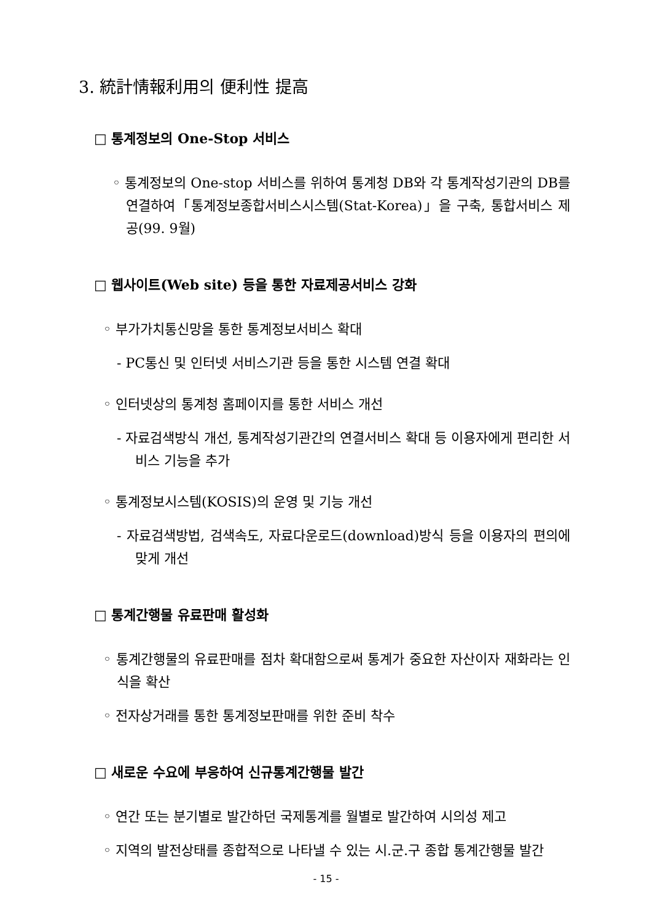3. 統計情報利用의 便利性 提高
□ 통계정보의 One-Stop 서비스
◦ 통계정보의 One-stop 서비스를 위하여 통계청 DB와 각 통계작성기관의 DB를 연결하여「통계정보종합서비스시스템(Stat-Korea)」을 구축, 통합서비스 제공(99. 9월)
□ 웹사이트(Web site) 등을 통한 자료제공서비스 강화
◦ 부가가치통신망을 통한 통계정보서비스 확대
- PC통신 및 인터넷 서비스기관 등을 통한 시스템 연결 확대
◦ 인터넷상의 통계청 홈페이지를 통한 서비스 개선
- 자료검색방식 개선, 통계작성기관간의 연결서비스 확대 등 이용자에게 편리한 서비스 기능을 추가
◦ 통계정보시스템(KOSIS)의 운영 및 기능 개선
- 자료검색방법, 검색속도, 자료다운로드(download)방식 등을 이용자의 편의에 맞게 개선
□ 통계간행물 유료판매 활성화
◦ 통계간행물의 유료판매를 점차 확대함으로써 통계가 중요한 자산이자 재화라는 인식을 확산
◦ 전자상거래를 통한 통계정보판매를 위한 준비 착수
□ 새로운 수요에 부응하여 신규통계간행물 발간
◦ 연간 또는 분기별로 발간하던 국제통계를 월별로 발간하여 시의성 제고
◦ 지역의 발전상태를 종합적으로 나타낼 수 있는 시.군.구 종합 통계간행물 발간
- 15 -